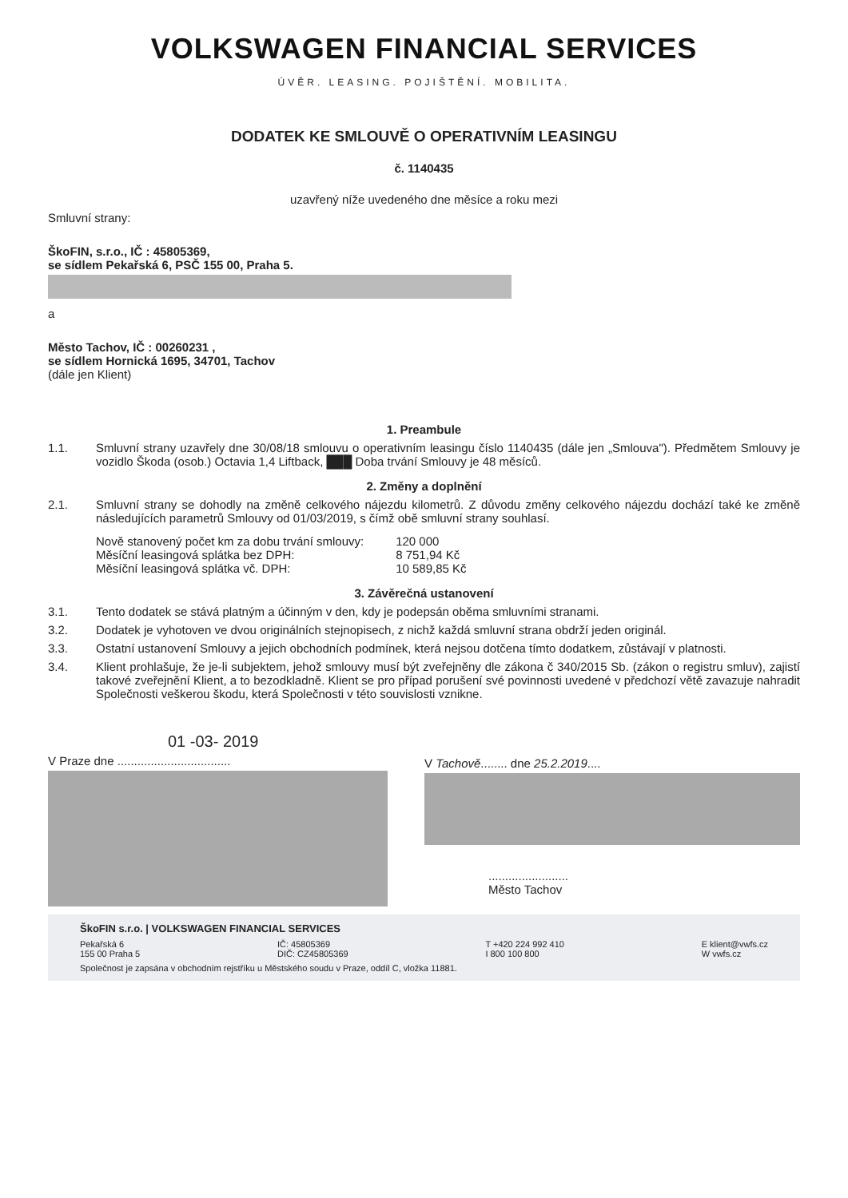VOLKSWAGEN FINANCIAL SERVICES
ÚVĚR. LEASING. POJIŠTĚNÍ. MOBILITA.
DODATEK KE SMLOUVĚ O OPERATIVNÍM LEASINGU
č. 1140435
uzavřený níže uvedeného dne měsíce a roku mezi
Smluvní strany:
ŠkoFIN, s.r.o., IČ : 45805369,
se sídlem Pekařská 6, PSČ 155 00, Praha 5.
a
Město Tachov, IČ : 00260231 ,
se sídlem Hornická 1695, 34701, Tachov
(dále jen Klient)
1. Preambule
1.1. Smluvní strany uzavřely dne 30/08/18 smlouvu o operativním leasingu číslo 1140435 (dále jen „Smlouva"). Předmětem Smlouvy je vozidlo Škoda (osob.) Octavia 1,4 Liftback, ███ Doba trvání Smlouvy je 48 měsíců.
2. Změny a doplnění
2.1. Smluvní strany se dohodly na změně celkového nájezdu kilometrů. Z důvodu změny celkového nájezdu dochází také ke změně následujících parametrů Smlouvy od 01/03/2019, s čímž obě smluvní strany souhlasí.
| Nově stanovený počet km za dobu trvání smlouvy: | 120 000 |
| Měsíční leasingová splátka bez DPH: | 8 751,94 Kč |
| Měsíční leasingová splátka vč. DPH: | 10 589,85 Kč |
3. Závěrečná ustanovení
3.1. Tento dodatek se stává platným a účinným v den, kdy je podepsán oběma smluvními stranami.
3.2. Dodatek je vyhotoven ve dvou originálních stejnopisech, z nichž každá smluvní strana obdrží jeden originál.
3.3. Ostatní ustanovení Smlouvy a jejich obchodních podmínek, která nejsou dotčena tímto dodatkem, zůstávají v platnosti.
3.4. Klient prohlašuje, že je-li subjektem, jehož smlouvy musí být zveřejněny dle zákona č 340/2015 Sb. (zákon o registru smluv), zajistí takové zveřejnění Klient, a to bezodkladně. Klient se pro případ porušení své povinnosti uvedené v předchozí větě zavazuje nahradit Společnosti veškerou škodu, která Společnosti v této souvislosti vznikne.
01 -03- 2019
V Praze dne ..................................
V Tachově........ dne 25.2.2019....
........................
Město Tachov
ŠkoFIN s.r.o. | VOLKSWAGEN FINANCIAL SERVICES
Pekařská 6
155 00 Praha 5 IČ: 45805369
DIČ: CZ45805369 T +420 224 992 410
I 800 100 800 E klient@vwfs.cz
W vwfs.cz
Společnost je zapsána v obchodním rejstříku u Městského soudu v Praze, oddíl C, vložka 11881.